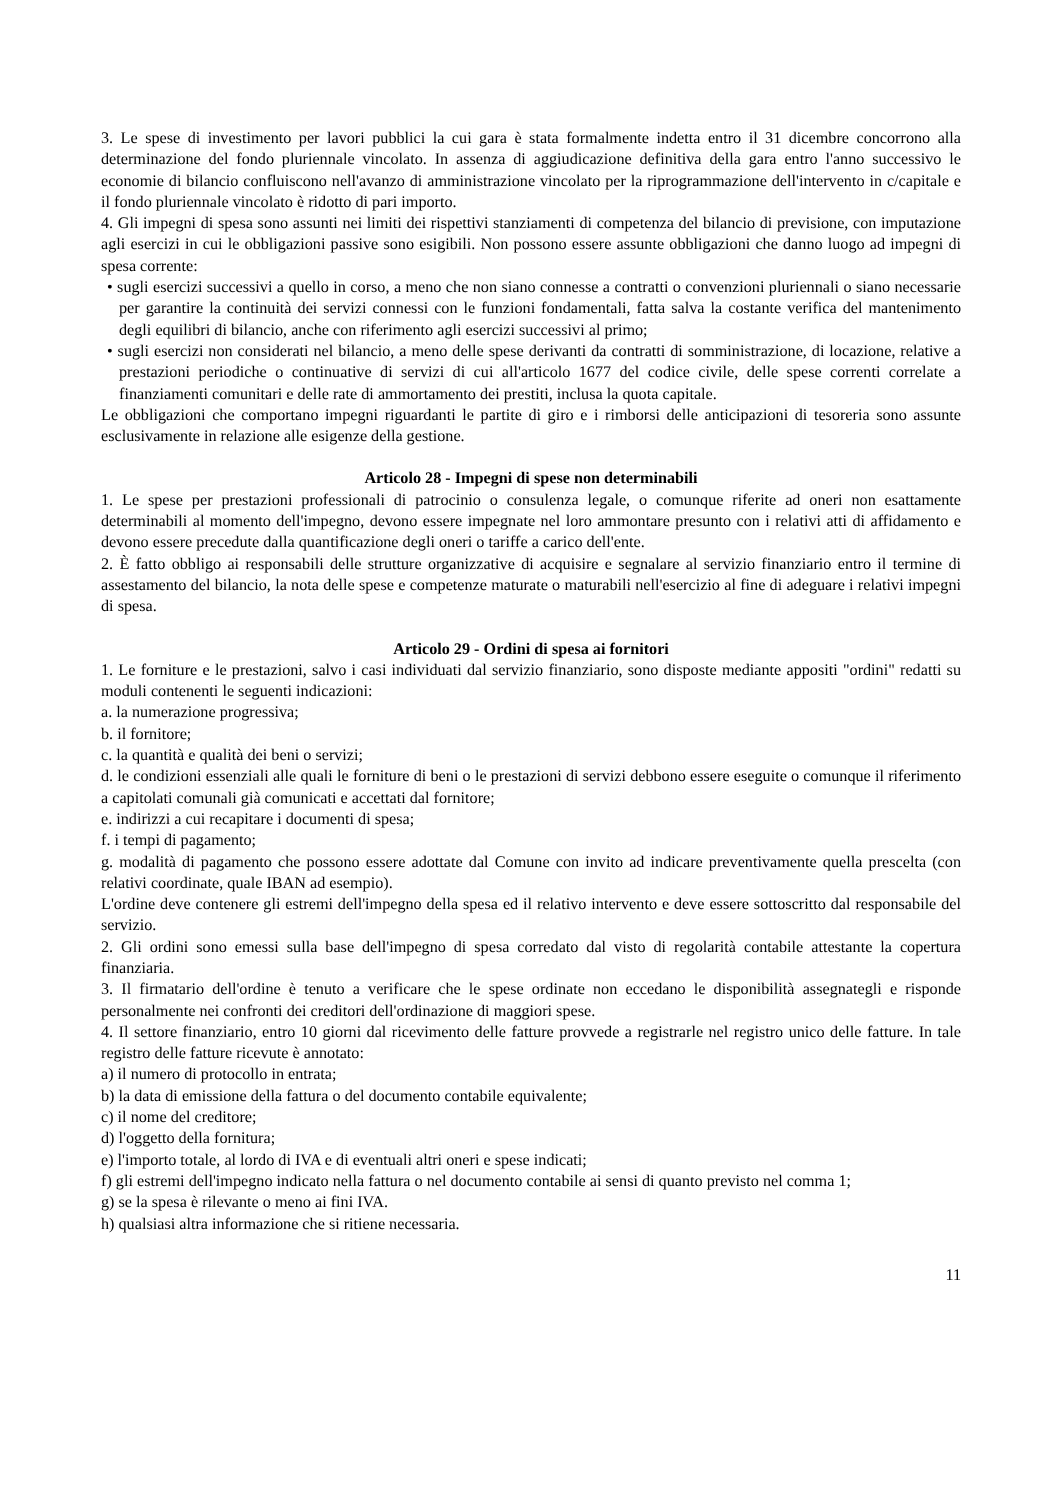3. Le spese di investimento per lavori pubblici la cui gara è stata formalmente indetta entro il 31 dicembre concorrono alla determinazione del fondo pluriennale vincolato. In assenza di aggiudicazione definitiva della gara entro l'anno successivo le economie di bilancio confluiscono nell'avanzo di amministrazione vincolato per la riprogrammazione dell'intervento in c/capitale e il fondo pluriennale vincolato è ridotto di pari importo.
4. Gli impegni di spesa sono assunti nei limiti dei rispettivi stanziamenti di competenza del bilancio di previsione, con imputazione agli esercizi in cui le obbligazioni passive sono esigibili. Non possono essere assunte obbligazioni che danno luogo ad impegni di spesa corrente:
• sugli esercizi successivi a quello in corso, a meno che non siano connesse a contratti o convenzioni pluriennali o siano necessarie per garantire la continuità dei servizi connessi con le funzioni fondamentali, fatta salva la costante verifica del mantenimento degli equilibri di bilancio, anche con riferimento agli esercizi successivi al primo;
• sugli esercizi non considerati nel bilancio, a meno delle spese derivanti da contratti di somministrazione, di locazione, relative a prestazioni periodiche o continuative di servizi di cui all'articolo 1677 del codice civile, delle spese correnti correlate a finanziamenti comunitari e delle rate di ammortamento dei prestiti, inclusa la quota capitale.
Le obbligazioni che comportano impegni riguardanti le partite di giro e i rimborsi delle anticipazioni di tesoreria sono assunte esclusivamente in relazione alle esigenze della gestione.
Articolo 28 - Impegni di spese non determinabili
1. Le spese per prestazioni professionali di patrocinio o consulenza legale, o comunque riferite ad oneri non esattamente determinabili al momento dell'impegno, devono essere impegnate nel loro ammontare presunto con i relativi atti di affidamento e devono essere precedute dalla quantificazione degli oneri o tariffe a carico dell'ente.
2. È fatto obbligo ai responsabili delle strutture organizzative di acquisire e segnalare al servizio finanziario entro il termine di assestamento del bilancio, la nota delle spese e competenze maturate o maturabili nell'esercizio al fine di adeguare i relativi impegni di spesa.
Articolo 29 - Ordini di spesa ai fornitori
1. Le forniture e le prestazioni, salvo i casi individuati dal servizio finanziario, sono disposte mediante appositi "ordini" redatti su moduli contenenti le seguenti indicazioni:
a. la numerazione progressiva;
b. il fornitore;
c. la quantità e qualità dei beni o servizi;
d. le condizioni essenziali alle quali le forniture di beni o le prestazioni di servizi debbono essere eseguite o comunque il riferimento a capitolati comunali già comunicati e accettati dal fornitore;
e. indirizzi a cui recapitare i documenti di spesa;
f. i tempi di pagamento;
g. modalità di pagamento che possono essere adottate dal Comune con invito ad indicare preventivamente quella prescelta (con relativi coordinate, quale IBAN ad esempio).
L'ordine deve contenere gli estremi dell'impegno della spesa ed il relativo intervento e deve essere sottoscritto dal responsabile del servizio.
2. Gli ordini sono emessi sulla base dell'impegno di spesa corredato dal visto di regolarità contabile attestante la copertura finanziaria.
3. Il firmatario dell'ordine è tenuto a verificare che le spese ordinate non eccedano le disponibilità assegnategli e risponde personalmente nei confronti dei creditori dell'ordinazione di maggiori spese.
4. Il settore finanziario, entro 10 giorni dal ricevimento delle fatture provvede a registrarle nel registro unico delle fatture. In tale registro delle fatture ricevute è annotato:
a) il numero di protocollo in entrata;
b) la data di emissione della fattura o del documento contabile equivalente;
c) il nome del creditore;
d) l'oggetto della fornitura;
e) l'importo totale, al lordo di IVA e di eventuali altri oneri e spese indicati;
f) gli estremi dell'impegno indicato nella fattura o nel documento contabile ai sensi di quanto previsto nel comma 1;
g) se la spesa è rilevante o meno ai fini IVA.
h) qualsiasi altra informazione che si ritiene necessaria.
11